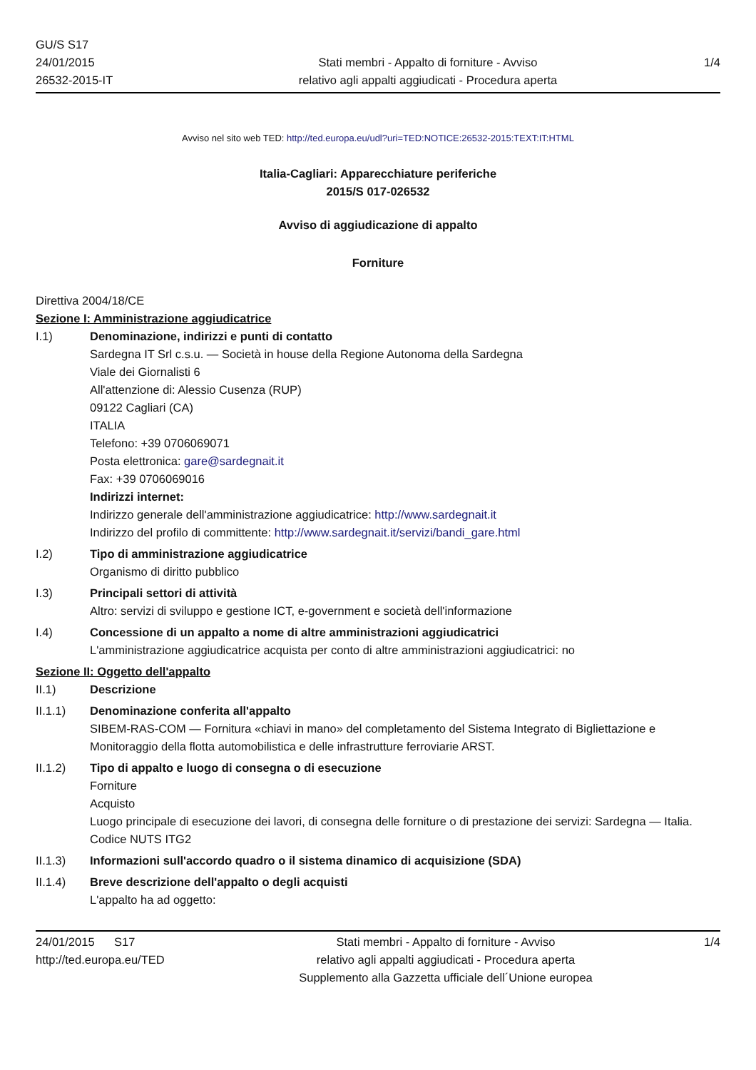GU/S S17
24/01/2015
26532-2015-IT
Stati membri - Appalto di forniture - Avviso
relativo agli appalti aggiudicati - Procedura aperta
1/4
Avviso nel sito web TED: http://ted.europa.eu/udl?uri=TED:NOTICE:26532-2015:TEXT:IT:HTML
Italia-Cagliari: Apparecchiature periferiche
2015/S 017-026532
Avviso di aggiudicazione di appalto
Forniture
Direttiva 2004/18/CE
Sezione I: Amministrazione aggiudicatrice
I.1) Denominazione, indirizzi e punti di contatto
Sardegna IT Srl c.s.u. — Società in house della Regione Autonoma della Sardegna
Viale dei Giornalisti 6
All'attenzione di: Alessio Cusenza (RUP)
09122 Cagliari (CA)
ITALIA
Telefono: +39 0706069071
Posta elettronica: gare@sardegnait.it
Fax: +39 0706069016
Indirizzi internet:
Indirizzo generale dell'amministrazione aggiudicatrice: http://www.sardegnait.it
Indirizzo del profilo di committente: http://www.sardegnait.it/servizi/bandi_gare.html
I.2) Tipo di amministrazione aggiudicatrice
Organismo di diritto pubblico
I.3) Principali settori di attività
Altro: servizi di sviluppo e gestione ICT, e-government e società dell'informazione
I.4) Concessione di un appalto a nome di altre amministrazioni aggiudicatrici
L'amministrazione aggiudicatrice acquista per conto di altre amministrazioni aggiudicatrici: no
Sezione II: Oggetto dell'appalto
II.1) Descrizione
II.1.1) Denominazione conferita all'appalto
SIBEM-RAS-COM — Fornitura «chiavi in mano» del completamento del Sistema Integrato di Bigliettazione e Monitoraggio della flotta automobilistica e delle infrastrutture ferroviarie ARST.
II.1.2) Tipo di appalto e luogo di consegna o di esecuzione
Forniture
Acquisto
Luogo principale di esecuzione dei lavori, di consegna delle forniture o di prestazione dei servizi: Sardegna — Italia.
Codice NUTS ITG2
II.1.3) Informazioni sull'accordo quadro o il sistema dinamico di acquisizione (SDA)
II.1.4) Breve descrizione dell'appalto o degli acquisti
L'appalto ha ad oggetto:
24/01/2015 S17
http://ted.europa.eu/TED
Stati membri - Appalto di forniture - Avviso
relativo agli appalti aggiudicati - Procedura aperta
Supplemento alla Gazzetta ufficiale dell´Unione europea
1/4